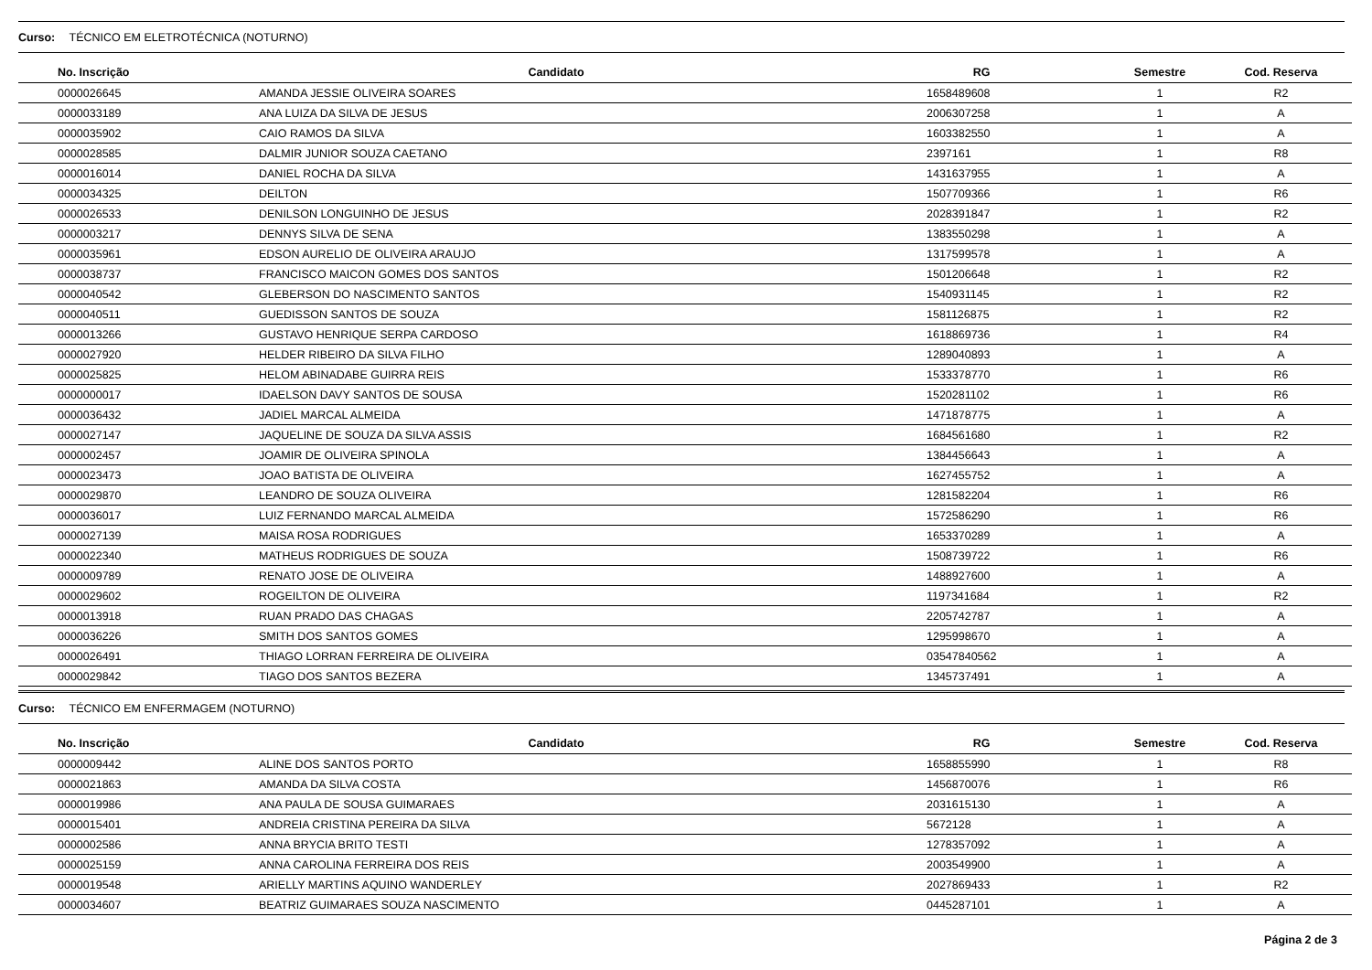Curso: TÉCNICO EM ELETROTÉCNICA (NOTURNO)
| No. Inscrição | Candidato | RG | Semestre | Cod. Reserva |
| --- | --- | --- | --- | --- |
| 0000026645 | AMANDA JESSIE OLIVEIRA SOARES | 1658489608 | 1 | R2 |
| 0000033189 | ANA LUIZA DA SILVA DE JESUS | 2006307258 | 1 | A |
| 0000035902 | CAIO RAMOS DA SILVA | 1603382550 | 1 | A |
| 0000028585 | DALMIR JUNIOR SOUZA CAETANO | 2397161 | 1 | R8 |
| 0000016014 | DANIEL ROCHA DA SILVA | 1431637955 | 1 | A |
| 0000034325 | DEILTON | 1507709366 | 1 | R6 |
| 0000026533 | DENILSON LONGUINHO DE JESUS | 2028391847 | 1 | R2 |
| 0000003217 | DENNYS SILVA DE SENA | 1383550298 | 1 | A |
| 0000035961 | EDSON AURELIO DE OLIVEIRA ARAUJO | 1317599578 | 1 | A |
| 0000038737 | FRANCISCO MAICON GOMES DOS SANTOS | 1501206648 | 1 | R2 |
| 0000040542 | GLEBERSON DO NASCIMENTO SANTOS | 1540931145 | 1 | R2 |
| 0000040511 | GUEDISSON SANTOS DE SOUZA | 1581126875 | 1 | R2 |
| 0000013266 | GUSTAVO HENRIQUE SERPA CARDOSO | 1618869736 | 1 | R4 |
| 0000027920 | HELDER RIBEIRO DA SILVA FILHO | 1289040893 | 1 | A |
| 0000025825 | HELOM ABINADABE GUIRRA REIS | 1533378770 | 1 | R6 |
| 0000000017 | IDAELSON DAVY SANTOS DE SOUSA | 1520281102 | 1 | R6 |
| 0000036432 | JADIEL MARCAL ALMEIDA | 1471878775 | 1 | A |
| 0000027147 | JAQUELINE DE SOUZA DA SILVA ASSIS | 1684561680 | 1 | R2 |
| 0000002457 | JOAMIR DE OLIVEIRA SPINOLA | 1384456643 | 1 | A |
| 0000023473 | JOAO BATISTA DE OLIVEIRA | 1627455752 | 1 | A |
| 0000029870 | LEANDRO DE SOUZA OLIVEIRA | 1281582204 | 1 | R6 |
| 0000036017 | LUIZ FERNANDO MARCAL ALMEIDA | 1572586290 | 1 | R6 |
| 0000027139 | MAISA ROSA RODRIGUES | 1653370289 | 1 | A |
| 0000022340 | MATHEUS RODRIGUES DE SOUZA | 1508739722 | 1 | R6 |
| 0000009789 | RENATO JOSE DE OLIVEIRA | 1488927600 | 1 | A |
| 0000029602 | ROGEILTON DE OLIVEIRA | 1197341684 | 1 | R2 |
| 0000013918 | RUAN PRADO DAS CHAGAS | 2205742787 | 1 | A |
| 0000036226 | SMITH DOS SANTOS GOMES | 1295998670 | 1 | A |
| 0000026491 | THIAGO LORRAN FERREIRA DE OLIVEIRA | 03547840562 | 1 | A |
| 0000029842 | TIAGO DOS SANTOS BEZERA | 1345737491 | 1 | A |
Curso: TÉCNICO EM ENFERMAGEM (NOTURNO)
| No. Inscrição | Candidato | RG | Semestre | Cod. Reserva |
| --- | --- | --- | --- | --- |
| 0000009442 | ALINE DOS SANTOS PORTO | 1658855990 | 1 | R8 |
| 0000021863 | AMANDA DA SILVA COSTA | 1456870076 | 1 | R6 |
| 0000019986 | ANA PAULA DE SOUSA GUIMARAES | 2031615130 | 1 | A |
| 0000015401 | ANDREIA CRISTINA PEREIRA DA SILVA | 5672128 | 1 | A |
| 0000002586 | ANNA BRYCIA BRITO TESTI | 1278357092 | 1 | A |
| 0000025159 | ANNA CAROLINA FERREIRA DOS REIS | 2003549900 | 1 | A |
| 0000019548 | ARIELLY MARTINS AQUINO WANDERLEY | 2027869433 | 1 | R2 |
| 0000034607 | BEATRIZ GUIMARAES SOUZA NASCIMENTO | 0445287101 | 1 | A |
Página 2 de 3